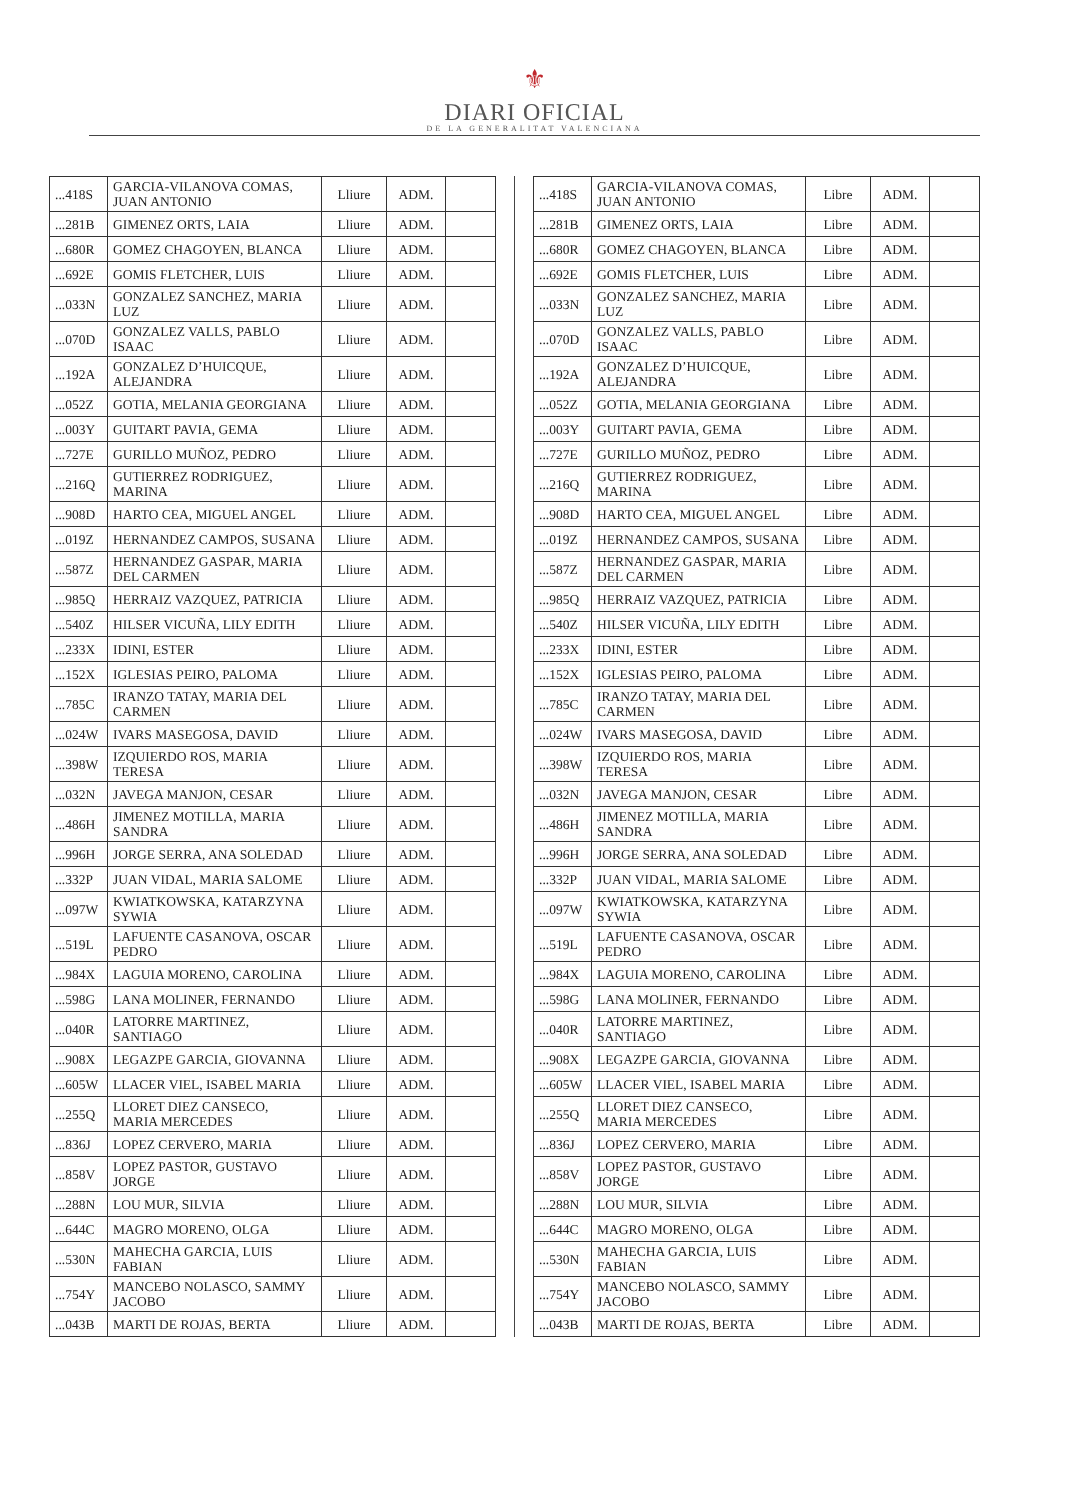⚜
DIARI OFICIAL
DE LA GENERALITAT VALENCIANA
| ...418S | GARCIA-VILANOVA COMAS, JUAN ANTONIO | Lliure | ADM. | |
| ...281B | GIMENEZ ORTS, LAIA | Lliure | ADM. | |
| ...680R | GOMEZ CHAGOYEN, BLANCA | Lliure | ADM. | |
| ...692E | GOMIS FLETCHER, LUIS | Lliure | ADM. | |
| ...033N | GONZALEZ SANCHEZ, MARIA LUZ | Lliure | ADM. | |
| ...070D | GONZALEZ VALLS, PABLO ISAAC | Lliure | ADM. | |
| ...192A | GONZALEZ D’HUICQUE, ALEJANDRA | Lliure | ADM. | |
| ...052Z | GOTIA, MELANIA GEORGIANA | Lliure | ADM. | |
| ...003Y | GUITART PAVIA, GEMA | Lliure | ADM. | |
| ...727E | GURILLO MUÑOZ, PEDRO | Lliure | ADM. | |
| ...216Q | GUTIERREZ RODRIGUEZ, MARINA | Lliure | ADM. | |
| ...908D | HARTO CEA, MIGUEL ANGEL | Lliure | ADM. | |
| ...019Z | HERNANDEZ CAMPOS, SUSANA | Lliure | ADM. | |
| ...587Z | HERNANDEZ GASPAR, MARIA DEL CARMEN | Lliure | ADM. | |
| ...985Q | HERRAIZ VAZQUEZ, PATRICIA | Lliure | ADM. | |
| ...540Z | HILSER VICUÑA, LILY EDITH | Lliure | ADM. | |
| ...233X | IDINI, ESTER | Lliure | ADM. | |
| ...152X | IGLESIAS PEIRO, PALOMA | Lliure | ADM. | |
| ...785C | IRANZO TATAY, MARIA DEL CARMEN | Lliure | ADM. | |
| ...024W | IVARS MASEGOSA, DAVID | Lliure | ADM. | |
| ...398W | IZQUIERDO ROS, MARIA TERESA | Lliure | ADM. | |
| ...032N | JAVEGA MANJON, CESAR | Lliure | ADM. | |
| ...486H | JIMENEZ MOTILLA, MARIA SANDRA | Lliure | ADM. | |
| ...996H | JORGE SERRA, ANA SOLEDAD | Lliure | ADM. | |
| ...332P | JUAN VIDAL, MARIA SALOME | Lliure | ADM. | |
| ...097W | KWIATKOWSKA, KATARZYNA SYWIA | Lliure | ADM. | |
| ...519L | LAFUENTE CASANOVA, OSCAR PEDRO | Lliure | ADM. | |
| ...984X | LAGUIA MORENO, CAROLINA | Lliure | ADM. | |
| ...598G | LANA MOLINER, FERNANDO | Lliure | ADM. | |
| ...040R | LATORRE MARTINEZ, SANTIAGO | Lliure | ADM. | |
| ...908X | LEGAZPE GARCIA, GIOVANNA | Lliure | ADM. | |
| ...605W | LLACER VIEL, ISABEL MARIA | Lliure | ADM. | |
| ...255Q | LLORET DIEZ CANSECO, MARIA MERCEDES | Lliure | ADM. | |
| ...836J | LOPEZ CERVERO, MARIA | Lliure | ADM. | |
| ...858V | LOPEZ PASTOR, GUSTAVO JORGE | Lliure | ADM. | |
| ...288N | LOU MUR, SILVIA | Lliure | ADM. | |
| ...644C | MAGRO MORENO, OLGA | Lliure | ADM. | |
| ...530N | MAHECHA GARCIA, LUIS FABIAN | Lliure | ADM. | |
| ...754Y | MANCEBO NOLASCO, SAMMY JACOBO | Lliure | ADM. | |
| ...043B | MARTI DE ROJAS, BERTA | Lliure | ADM. | |
| ...418S | GARCIA-VILANOVA COMAS, JUAN ANTONIO | Libre | ADM. | |
| ...281B | GIMENEZ ORTS, LAIA | Libre | ADM. | |
| ...680R | GOMEZ CHAGOYEN, BLANCA | Libre | ADM. | |
| ...692E | GOMIS FLETCHER, LUIS | Libre | ADM. | |
| ...033N | GONZALEZ SANCHEZ, MARIA LUZ | Libre | ADM. | |
| ...070D | GONZALEZ VALLS, PABLO ISAAC | Libre | ADM. | |
| ...192A | GONZALEZ D’HUICQUE, ALEJANDRA | Libre | ADM. | |
| ...052Z | GOTIA, MELANIA GEORGIANA | Libre | ADM. | |
| ...003Y | GUITART PAVIA, GEMA | Libre | ADM. | |
| ...727E | GURILLO MUÑOZ, PEDRO | Libre | ADM. | |
| ...216Q | GUTIERREZ RODRIGUEZ, MARINA | Libre | ADM. | |
| ...908D | HARTO CEA, MIGUEL ANGEL | Libre | ADM. | |
| ...019Z | HERNANDEZ CAMPOS, SUSANA | Libre | ADM. | |
| ...587Z | HERNANDEZ GASPAR, MARIA DEL CARMEN | Libre | ADM. | |
| ...985Q | HERRAIZ VAZQUEZ, PATRICIA | Libre | ADM. | |
| ...540Z | HILSER VICUÑA, LILY EDITH | Libre | ADM. | |
| ...233X | IDINI, ESTER | Libre | ADM. | |
| ...152X | IGLESIAS PEIRO, PALOMA | Libre | ADM. | |
| ...785C | IRANZO TATAY, MARIA DEL CARMEN | Libre | ADM. | |
| ...024W | IVARS MASEGOSA, DAVID | Libre | ADM. | |
| ...398W | IZQUIERDO ROS, MARIA TERESA | Libre | ADM. | |
| ...032N | JAVEGA MANJON, CESAR | Libre | ADM. | |
| ...486H | JIMENEZ MOTILLA, MARIA SANDRA | Libre | ADM. | |
| ...996H | JORGE SERRA, ANA SOLEDAD | Libre | ADM. | |
| ...332P | JUAN VIDAL, MARIA SALOME | Libre | ADM. | |
| ...097W | KWIATKOWSKA, KATARZYNA SYWIA | Libre | ADM. | |
| ...519L | LAFUENTE CASANOVA, OSCAR PEDRO | Libre | ADM. | |
| ...984X | LAGUIA MORENO, CAROLINA | Libre | ADM. | |
| ...598G | LANA MOLINER, FERNANDO | Libre | ADM. | |
| ...040R | LATORRE MARTINEZ, SANTIAGO | Libre | ADM. | |
| ...908X | LEGAZPE GARCIA, GIOVANNA | Libre | ADM. | |
| ...605W | LLACER VIEL, ISABEL MARIA | Libre | ADM. | |
| ...255Q | LLORET DIEZ CANSECO, MARIA MERCEDES | Libre | ADM. | |
| ...836J | LOPEZ CERVERO, MARIA | Libre | ADM. | |
| ...858V | LOPEZ PASTOR, GUSTAVO JORGE | Libre | ADM. | |
| ...288N | LOU MUR, SILVIA | Libre | ADM. | |
| ...644C | MAGRO MORENO, OLGA | Libre | ADM. | |
| ...530N | MAHECHA GARCIA, LUIS FABIAN | Libre | ADM. | |
| ...754Y | MANCEBO NOLASCO, SAMMY JACOBO | Libre | ADM. | |
| ...043B | MARTI DE ROJAS, BERTA | Libre | ADM. | |